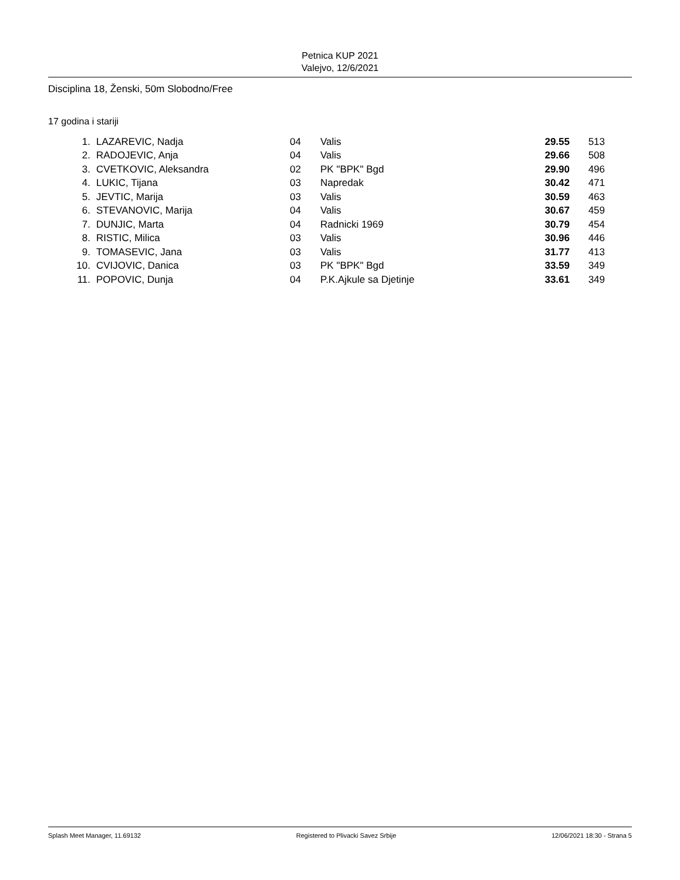Petnica KUP 2021
Valejvo, 12/6/2021
Disciplina 18, Ženski, 50m Slobodno/Free
17 godina i stariji
| 1. | LAZAREVIC, Nadja | 04 | Valis | 29.55 | 513 |
| 2. | RADOJEVIC, Anja | 04 | Valis | 29.66 | 508 |
| 3. | CVETKOVIC, Aleksandra | 02 | PK "BPK" Bgd | 29.90 | 496 |
| 4. | LUKIC, Tijana | 03 | Napredak | 30.42 | 471 |
| 5. | JEVTIC, Marija | 03 | Valis | 30.59 | 463 |
| 6. | STEVANOVIC, Marija | 04 | Valis | 30.67 | 459 |
| 7. | DUNJIC, Marta | 04 | Radnicki 1969 | 30.79 | 454 |
| 8. | RISTIC, Milica | 03 | Valis | 30.96 | 446 |
| 9. | TOMASEVIC, Jana | 03 | Valis | 31.77 | 413 |
| 10. | CVIJOVIC, Danica | 03 | PK "BPK" Bgd | 33.59 | 349 |
| 11. | POPOVIC, Dunja | 04 | P.K.Ajkule sa Djetinje | 33.61 | 349 |
Splash Meet Manager, 11.69132 Registered to Plivacki Savez Srbije 12/06/2021 18:30 - Strana 5